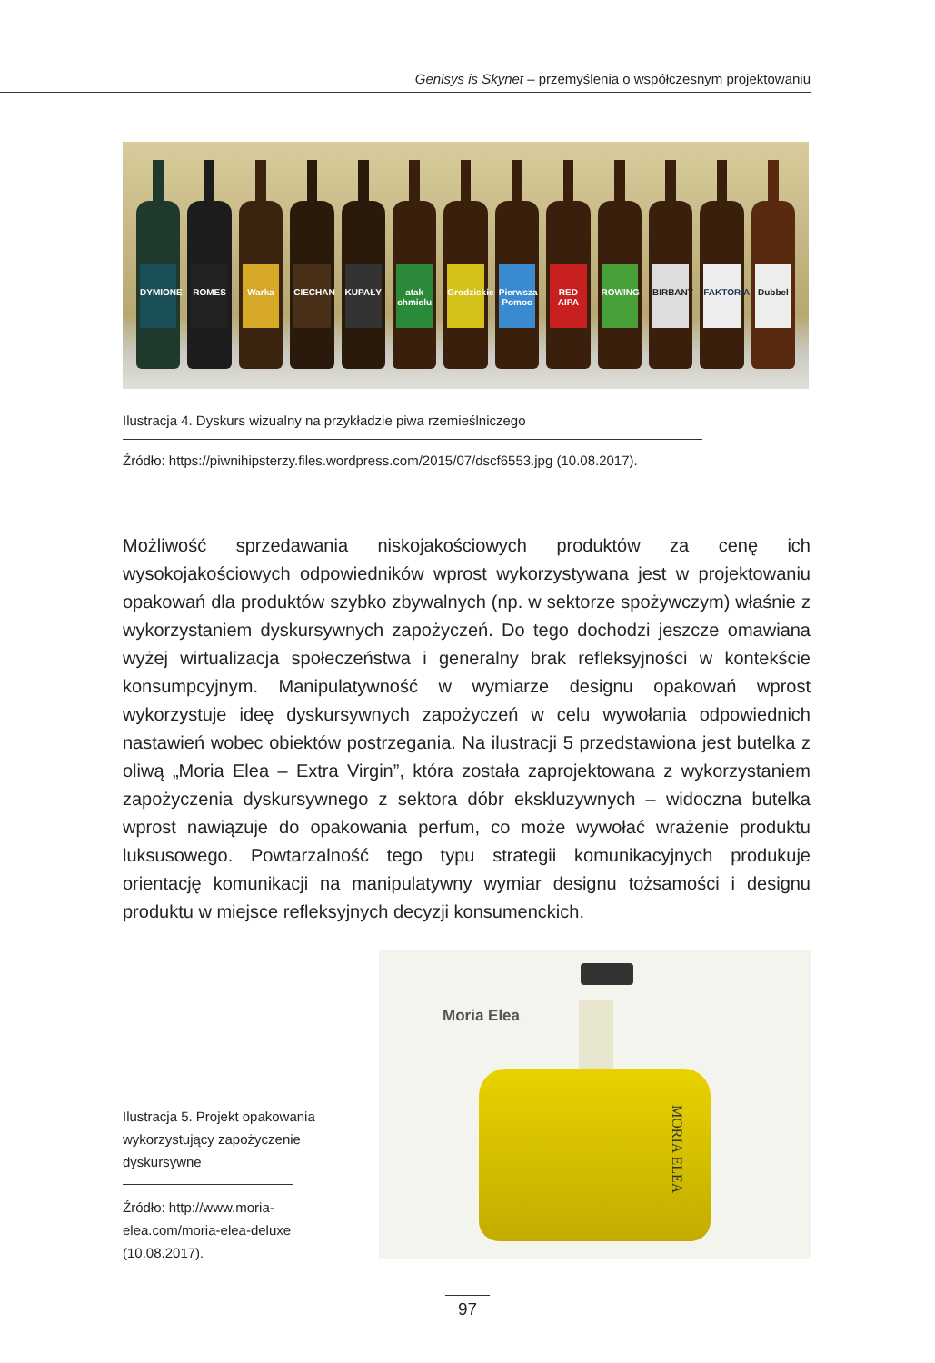Genisys is Skynet – przemyślenia o współczesnym projektowaniu
DYMIONE
ROMES
Warka
CIECHAN
KUPAŁY
atak chmielu
Grodziskie
Pierwsza Pomoc
RED AIPA
ROWING
BIRBANT
FAKTORIA
Dubbel
Ilustracja 4. Dyskurs wizualny na przykładzie piwa rzemieślniczego
Źródło: https://piwnihipsterzy.files.wordpress.com/2015/07/dscf6553.jpg (10.08.2017).
Możliwość sprzedawania niskojakościowych produktów za cenę ich wysokojakościowych odpowiedników wprost wykorzystywana jest w projektowaniu opakowań dla produktów szybko zbywalnych (np. w sektorze spożywczym) właśnie z wykorzystaniem dyskursywnych zapożyczeń. Do tego dochodzi jeszcze omawiana wyżej wirtualizacja społeczeństwa i generalny brak refleksyjności w kontekście konsumpcyjnym. Manipulatywność w wymiarze designu opakowań wprost wykorzystuje ideę dyskursywnych zapożyczeń w celu wywołania odpowiednich nastawień wobec obiektów postrzegania. Na ilustracji 5 przedstawiona jest butelka z oliwą „Moria Elea – Extra Virgin”, która została zaprojektowana z wykorzystaniem zapożyczenia dyskursywnego z sektora dóbr ekskluzywnych – widoczna butelka wprost nawiązuje do opakowania perfum, co może wywołać wrażenie produktu luksusowego. Powtarzalność tego typu strategii komunikacyjnych produkuje orientację komunikacji na manipulatywny wymiar designu tożsamości i designu produktu w miejsce refleksyjnych decyzji konsumenckich.
Ilustracja 5. Projekt opakowania wykorzystujący zapożyczenie dyskursywne
Źródło: http://www.moria-elea.com/moria-elea-deluxe (10.08.2017).
Moria Elea
MORIA ELEA
97